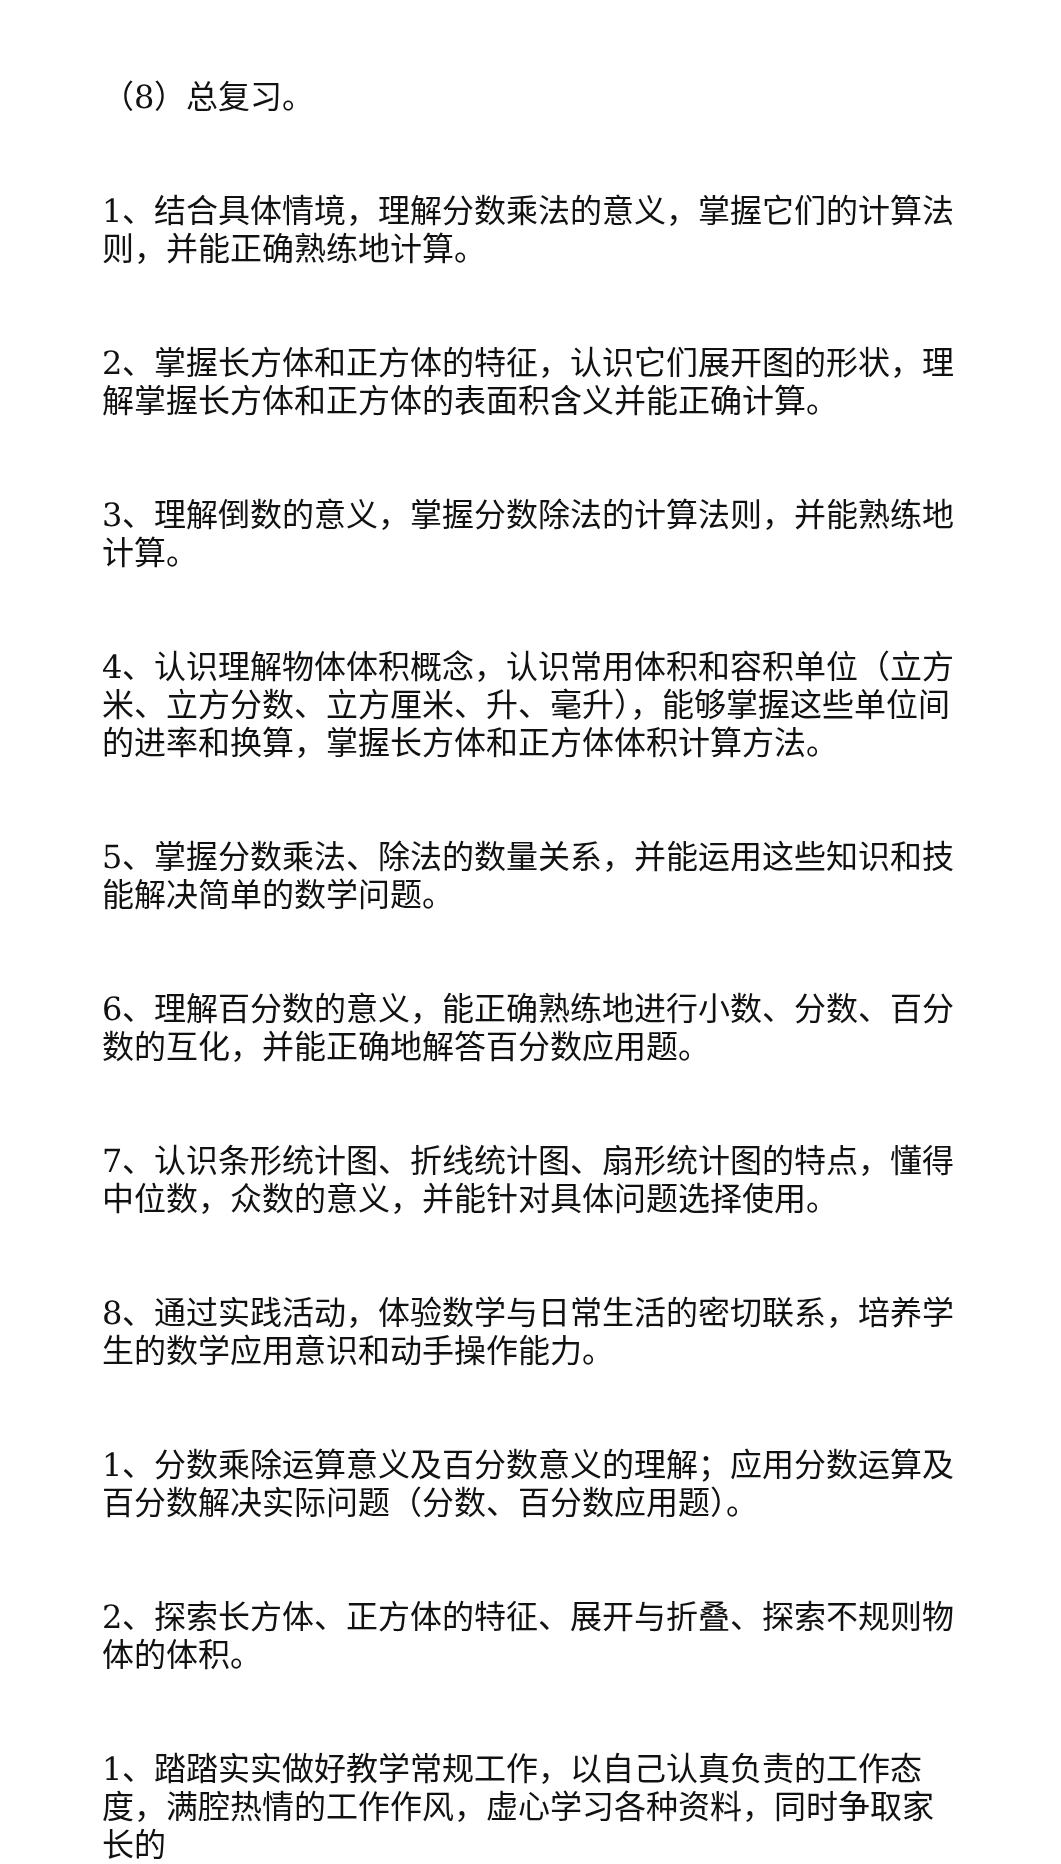（8）总复习。
1、结合具体情境，理解分数乘法的意义，掌握它们的计算法则，并能正确熟练地计算。
2、掌握长方体和正方体的特征，认识它们展开图的形状，理解掌握长方体和正方体的表面积含义并能正确计算。
3、理解倒数的意义，掌握分数除法的计算法则，并能熟练地计算。
4、认识理解物体体积概念，认识常用体积和容积单位（立方米、立方分数、立方厘米、升、毫升），能够掌握这些单位间的进率和换算，掌握长方体和正方体体积计算方法。
5、掌握分数乘法、除法的数量关系，并能运用这些知识和技能解决简单的数学问题。
6、理解百分数的意义，能正确熟练地进行小数、分数、百分数的互化，并能正确地解答百分数应用题。
7、认识条形统计图、折线统计图、扇形统计图的特点，懂得中位数，众数的意义，并能针对具体问题选择使用。
8、通过实践活动，体验数学与日常生活的密切联系，培养学生的数学应用意识和动手操作能力。
1、分数乘除运算意义及百分数意义的理解；应用分数运算及百分数解决实际问题（分数、百分数应用题）。
2、探索长方体、正方体的特征、展开与折叠、探索不规则物体的体积。
1、踏踏实实做好教学常规工作，以自己认真负责的工作态度，满腔热情的工作作风，虚心学习各种资料，同时争取家长的